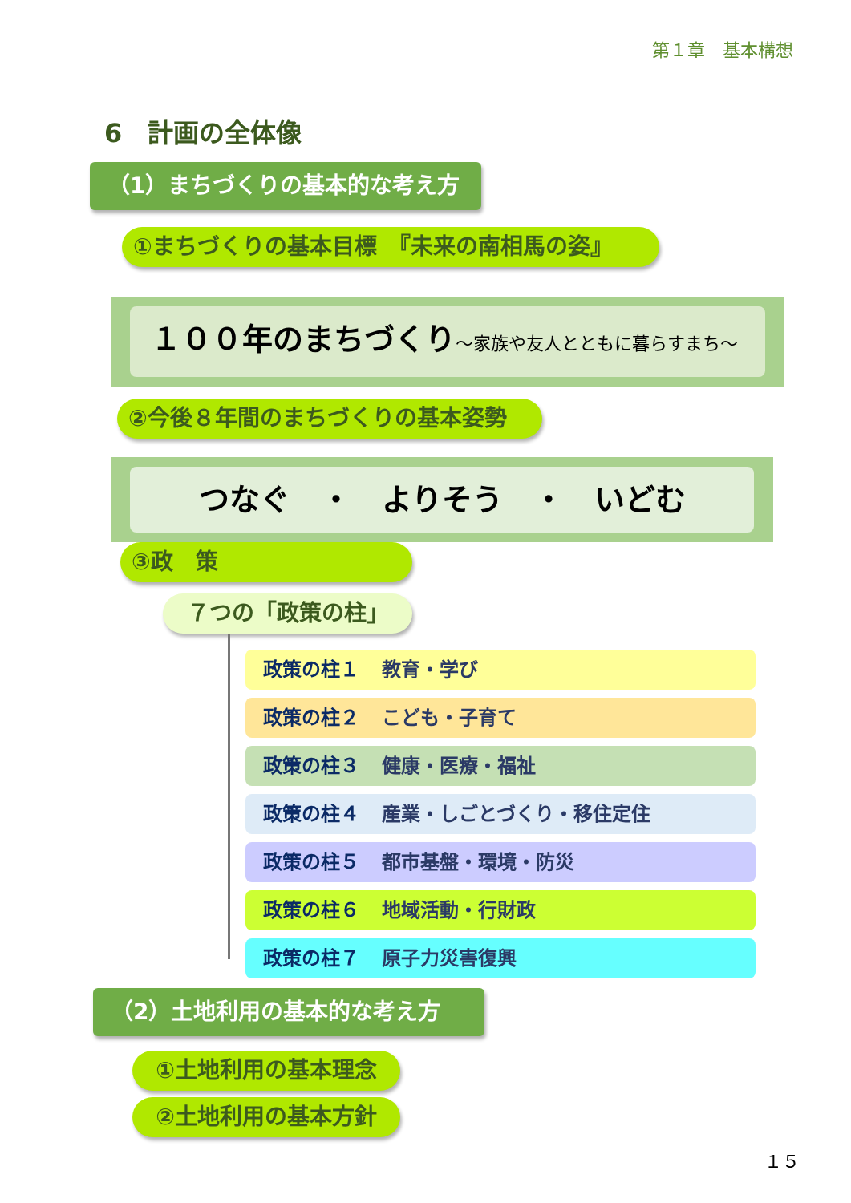第１章　基本構想
6　計画の全体像
（1）まちづくりの基本的な考え方
①まちづくりの基本目標　『未来の南相馬の姿』
１００年のまちづくり～家族や友人とともに暮らすまち～
②今後８年間のまちづくりの基本姿勢
つなぐ　・　よりそう　・　いどむ
③政　策
７つの「政策の柱」
政策の柱１ 教育・学び
政策の柱２ こども・子育て
政策の柱３ 健康・医療・福祉
政策の柱４ 産業・しごとづくり・移住定住
政策の柱５ 都市基盤・環境・防災
政策の柱６ 地域活動・行財政
政策の柱７ 原子力災害復興
（2）土地利用の基本的な考え方
①土地利用の基本理念
②土地利用の基本方針
１５